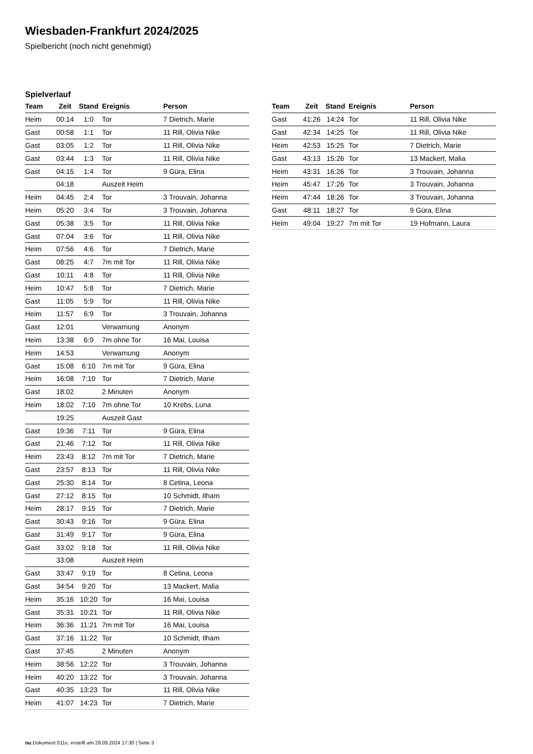Wiesbaden-Frankfurt 2024/2025
Spielbericht (noch nicht genehmigt)
Spielverlauf
| Team | Zeit | Stand | Ereignis | Person |
| --- | --- | --- | --- | --- |
| Heim | 00:14 | 1:0 | Tor | 7 Dietrich, Marie |
| Gast | 00:58 | 1:1 | Tor | 11 Rill, Olivia Nike |
| Gast | 03:05 | 1:2 | Tor | 11 Rill, Olivia Nike |
| Gast | 03:44 | 1:3 | Tor | 11 Rill, Olivia Nike |
| Gast | 04:15 | 1:4 | Tor | 9 Güra, Elina |
| | 04:18 | | Auszeit Heim | |
| Heim | 04:45 | 2:4 | Tor | 3 Trouvain, Johanna |
| Heim | 05:20 | 3:4 | Tor | 3 Trouvain, Johanna |
| Gast | 05:38 | 3:5 | Tor | 11 Rill, Olivia Nike |
| Gast | 07:04 | 3:6 | Tor | 11 Rill, Olivia Nike |
| Heim | 07:56 | 4:6 | Tor | 7 Dietrich, Marie |
| Gast | 08:25 | 4:7 | 7m mit Tor | 11 Rill, Olivia Nike |
| Gast | 10:11 | 4:8 | Tor | 11 Rill, Olivia Nike |
| Heim | 10:47 | 5:8 | Tor | 7 Dietrich, Marie |
| Gast | 11:05 | 5:9 | Tor | 11 Rill, Olivia Nike |
| Heim | 11:57 | 6:9 | Tor | 3 Trouvain, Johanna |
| Gast | 12:01 | | Verwarnung | Anonym |
| Heim | 13:38 | 6:9 | 7m ohne Tor | 16 Mai, Louisa |
| Heim | 14:53 | | Verwarnung | Anonym |
| Gast | 15:08 | 6:10 | 7m mit Tor | 9 Güra, Elina |
| Heim | 16:08 | 7:10 | Tor | 7 Dietrich, Marie |
| Gast | 18:02 | | 2 Minuten | Anonym |
| Heim | 18:02 | 7:10 | 7m ohne Tor | 10 Krebs, Luna |
| | 19:25 | | Auszeit Gast | |
| Gast | 19:36 | 7:11 | Tor | 9 Güra, Elina |
| Gast | 21:46 | 7:12 | Tor | 11 Rill, Olivia Nike |
| Heim | 23:43 | 8:12 | 7m mit Tor | 7 Dietrich, Marie |
| Gast | 23:57 | 8:13 | Tor | 11 Rill, Olivia Nike |
| Gast | 25:30 | 8:14 | Tor | 8 Cetina, Leona |
| Gast | 27:12 | 8:15 | Tor | 10 Schmidt, Ilham |
| Heim | 28:17 | 9:15 | Tor | 7 Dietrich, Marie |
| Gast | 30:43 | 9:16 | Tor | 9 Güra, Elina |
| Gast | 31:49 | 9:17 | Tor | 9 Güra, Elina |
| Gast | 33:02 | 9:18 | Tor | 11 Rill, Olivia Nike |
| | 33:08 | | Auszeit Heim | |
| Gast | 33:47 | 9:19 | Tor | 8 Cetina, Leona |
| Gast | 34:54 | 9:20 | Tor | 13 Mackert, Malia |
| Heim | 35:16 | 10:20 | Tor | 16 Mai, Louisa |
| Gast | 35:31 | 10:21 | Tor | 11 Rill, Olivia Nike |
| Heim | 36:36 | 11:21 | 7m mit Tor | 16 Mai, Louisa |
| Gast | 37:16 | 11:22 | Tor | 10 Schmidt, Ilham |
| Gast | 37:45 | | 2 Minuten | Anonym |
| Heim | 38:56 | 12:22 | Tor | 3 Trouvain, Johanna |
| Heim | 40:20 | 13:22 | Tor | 3 Trouvain, Johanna |
| Gast | 40:35 | 13:23 | Tor | 11 Rill, Olivia Nike |
| Heim | 41:07 | 14:23 | Tor | 7 Dietrich, Marie |
| Team | Zeit | Stand | Ereignis | Person |
| --- | --- | --- | --- | --- |
| Gast | 41:26 | 14:24 | Tor | 11 Rill, Olivia Nike |
| Gast | 42:34 | 14:25 | Tor | 11 Rill, Olivia Nike |
| Heim | 42:53 | 15:25 | Tor | 7 Dietrich, Marie |
| Gast | 43:13 | 15:26 | Tor | 13 Mackert, Malia |
| Heim | 43:31 | 16:26 | Tor | 3 Trouvain, Johanna |
| Heim | 45:47 | 17:26 | Tor | 3 Trouvain, Johanna |
| Heim | 47:44 | 18:26 | Tor | 3 Trouvain, Johanna |
| Gast | 48:11 | 18:27 | Tor | 9 Güra, Elina |
| Heim | 49:04 | 19:27 | 7m mit Tor | 19 Hofmann, Laura |
nu.Dokument 011e, erstellt am 29.09.2024 17:30 | Seite 3